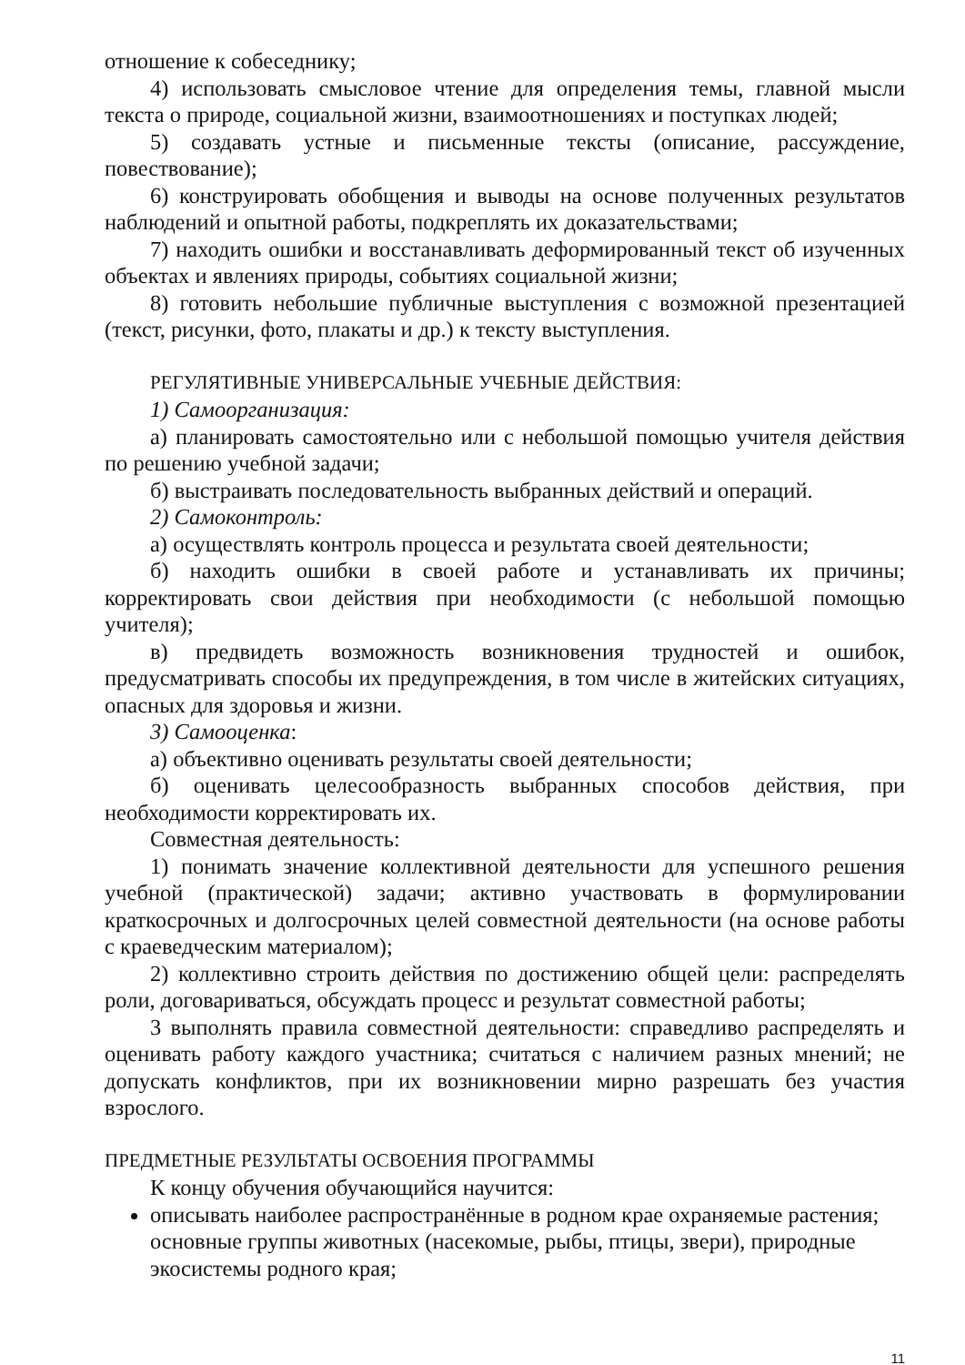отношение к собеседнику;
4) использовать смысловое чтение для определения темы, главной мысли текста о природе, социальной жизни, взаимоотношениях и поступках людей;
5) создавать устные и письменные тексты (описание, рассуждение, повествование);
6) конструировать обобщения и выводы на основе полученных результатов наблюдений и опытной работы, подкреплять их доказательствами;
7) находить ошибки и восстанавливать деформированный текст об изученных объектах и явлениях природы, событиях социальной жизни;
8) готовить небольшие публичные выступления с возможной презентацией (текст, рисунки, фото, плакаты и др.) к тексту выступления.
РЕГУЛЯТИВНЫЕ УНИВЕРСАЛЬНЫЕ УЧЕБНЫЕ ДЕЙСТВИЯ:
1) Самоорганизация:
а) планировать самостоятельно или с небольшой помощью учителя действия по решению учебной задачи;
б) выстраивать последовательность выбранных действий и операций.
2) Самоконтроль:
а) осуществлять контроль процесса и результата своей деятельности;
б) находить ошибки в своей работе и устанавливать их причины; корректировать свои действия при необходимости (с небольшой помощью учителя);
в) предвидеть возможность возникновения трудностей и ошибок, предусматривать способы их предупреждения, в том числе в житейских ситуациях, опасных для здоровья и жизни.
3) Самооценка:
а) объективно оценивать результаты своей деятельности;
б) оценивать целесообразность выбранных способов действия, при необходимости корректировать их.
Совместная деятельность:
1) понимать значение коллективной деятельности для успешного решения учебной (практической) задачи; активно участвовать в формулировании краткосрочных и долгосрочных целей совместной деятельности (на основе работы с краеведческим материалом);
2) коллективно строить действия по достижению общей цели: распределять роли, договариваться, обсуждать процесс и результат совместной работы;
3 выполнять правила совместной деятельности: справедливо распределять и оценивать работу каждого участника; считаться с наличием разных мнений; не допускать конфликтов, при их возникновении мирно разрешать без участия взрослого.
ПРЕДМЕТНЫЕ РЕЗУЛЬТАТЫ ОСВОЕНИЯ ПРОГРАММЫ
К концу обучения обучающийся научится:
описывать наиболее распространённые в родном крае охраняемые растения; основные группы животных (насекомые, рыбы, птицы, звери), природные экосистемы родного края;
11